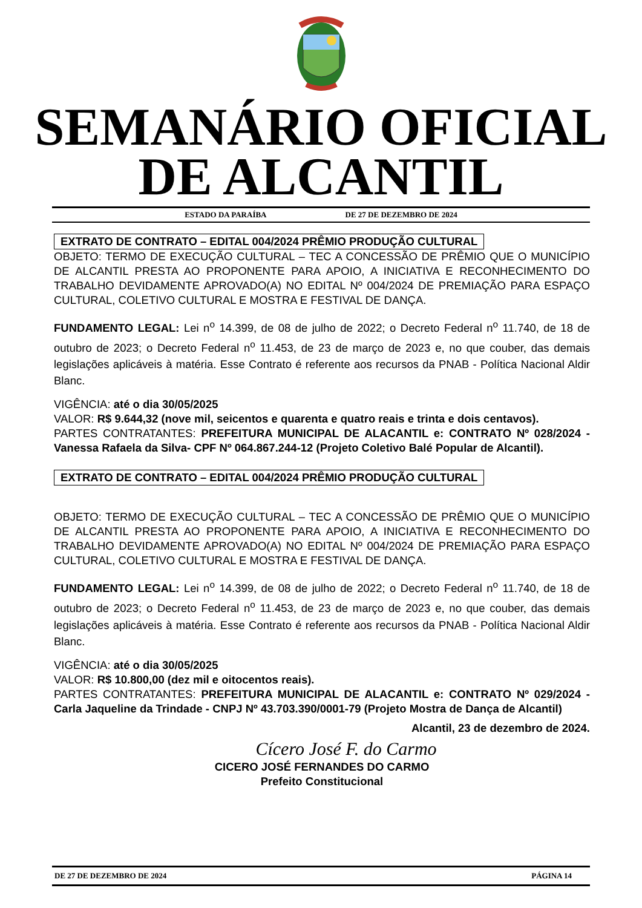SEMANÁRIO OFICIAL
DE ALCANTIL
ESTADO DA PARAÍBA DE 27 DE DEZEMBRO DE 2024
EXTRATO DE CONTRATO – EDITAL 004/2024 PRÊMIO PRODUÇÃO CULTURAL
OBJETO: TERMO DE EXECUÇÃO CULTURAL – TEC A CONCESSÃO DE PRÊMIO QUE O MUNICÍPIO DE ALCANTIL PRESTA AO PROPONENTE PARA APOIO, A INICIATIVA E RECONHECIMENTO DO TRABALHO DEVIDAMENTE APROVADO(A) NO EDITAL Nº 004/2024 DE PREMIAÇÃO PARA ESPAÇO CULTURAL, COLETIVO CULTURAL E MOSTRA E FESTIVAL DE DANÇA.
FUNDAMENTO LEGAL: Lei n<sup>o</sup> 14.399, de 08 de julho de 2022; o Decreto Federal n<sup>o</sup> 11.740, de 18 de outubro de 2023; o Decreto Federal n<sup>o</sup> 11.453, de 23 de março de 2023 e, no que couber, das demais legislações aplicáveis à matéria. Esse Contrato é referente aos recursos da PNAB ‐ Política Nacional Aldir Blanc.
VIGÊNCIA: até o dia 30/05/2025
VALOR: R$ 9.644,32 (nove mil, seicentos e quarenta e quatro reais e trinta e dois centavos).
PARTES CONTRATANTES: PREFEITURA MUNICIPAL DE ALACANTIL e: CONTRATO Nº 028/2024 ‐ Vanessa Rafaela da Silva‐ CPF Nº 064.867.244-12 (Projeto Coletivo Balé Popular de Alcantil).
EXTRATO DE CONTRATO – EDITAL 004/2024 PRÊMIO PRODUÇÃO CULTURAL
OBJETO: TERMO DE EXECUÇÃO CULTURAL – TEC A CONCESSÃO DE PRÊMIO QUE O MUNICÍPIO DE ALCANTIL PRESTA AO PROPONENTE PARA APOIO, A INICIATIVA E RECONHECIMENTO DO TRABALHO DEVIDAMENTE APROVADO(A) NO EDITAL Nº 004/2024 DE PREMIAÇÃO PARA ESPAÇO CULTURAL, COLETIVO CULTURAL E MOSTRA E FESTIVAL DE DANÇA.
FUNDAMENTO LEGAL: Lei n<sup>o</sup> 14.399, de 08 de julho de 2022; o Decreto Federal n<sup>o</sup> 11.740, de 18 de outubro de 2023; o Decreto Federal n<sup>o</sup> 11.453, de 23 de março de 2023 e, no que couber, das demais legislações aplicáveis à matéria. Esse Contrato é referente aos recursos da PNAB ‐ Política Nacional Aldir Blanc.
VIGÊNCIA: até o dia 30/05/2025
VALOR: R$ 10.800,00 (dez mil e oitocentos reais).
PARTES CONTRATANTES: PREFEITURA MUNICIPAL DE ALACANTIL e: CONTRATO Nº 029/2024 ‐ Carla Jaqueline da Trindade ‐ CNPJ Nº 43.703.390/0001-79 (Projeto Mostra de Dança de Alcantil)
Alcantil, 23 de dezembro de 2024.
Cícero José F. do Carmo
CICERO JOSÉ FERNANDES DO CARMO
Prefeito Constitucional
DE 27 DE DEZEMBRO DE 2024 PÁGINA 14